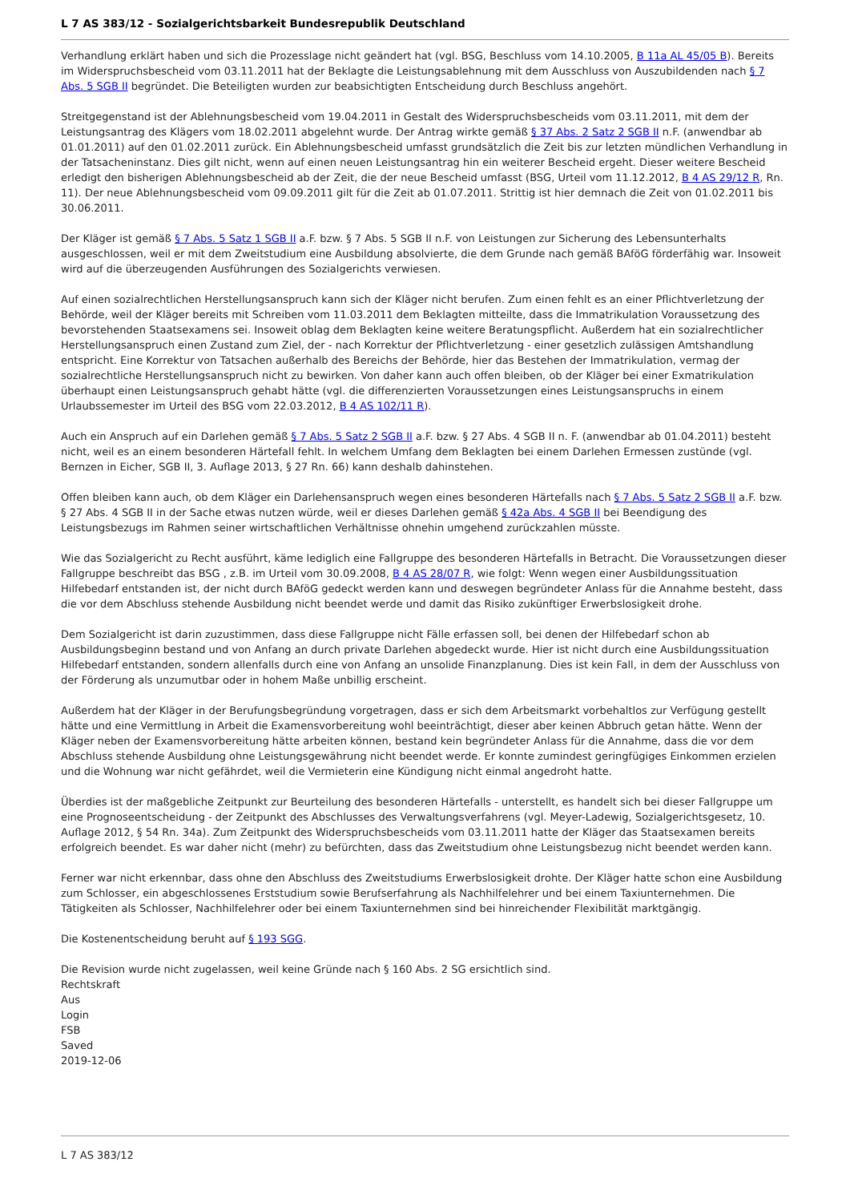L 7 AS 383/12 - Sozialgerichtsbarkeit Bundesrepublik Deutschland
Verhandlung erklärt haben und sich die Prozesslage nicht geändert hat (vgl. BSG, Beschluss vom 14.10.2005, B 11a AL 45/05 B). Bereits im Widerspruchsbescheid vom 03.11.2011 hat der Beklagte die Leistungsablehnung mit dem Ausschluss von Auszubildenden nach § 7 Abs. 5 SGB II begründet. Die Beteiligten wurden zur beabsichtigten Entscheidung durch Beschluss angehört.
Streitgegenstand ist der Ablehnungsbescheid vom 19.04.2011 in Gestalt des Widerspruchsbescheids vom 03.11.2011, mit dem der Leistungsantrag des Klägers vom 18.02.2011 abgelehnt wurde. Der Antrag wirkte gemäß § 37 Abs. 2 Satz 2 SGB II n.F. (anwendbar ab 01.01.2011) auf den 01.02.2011 zurück. Ein Ablehnungsbescheid umfasst grundsätzlich die Zeit bis zur letzten mündlichen Verhandlung in der Tatsacheninstanz. Dies gilt nicht, wenn auf einen neuen Leistungsantrag hin ein weiterer Bescheid ergeht. Dieser weitere Bescheid erledigt den bisherigen Ablehnungsbescheid ab der Zeit, die der neue Bescheid umfasst (BSG, Urteil vom 11.12.2012, B 4 AS 29/12 R, Rn. 11). Der neue Ablehnungsbescheid vom 09.09.2011 gilt für die Zeit ab 01.07.2011. Strittig ist hier demnach die Zeit von 01.02.2011 bis 30.06.2011.
Der Kläger ist gemäß § 7 Abs. 5 Satz 1 SGB II a.F. bzw. § 7 Abs. 5 SGB II n.F. von Leistungen zur Sicherung des Lebensunterhalts ausgeschlossen, weil er mit dem Zweitstudium eine Ausbildung absolvierte, die dem Grunde nach gemäß BAföG förderfähig war. Insoweit wird auf die überzeugenden Ausführungen des Sozialgerichts verwiesen.
Auf einen sozialrechtlichen Herstellungsanspruch kann sich der Kläger nicht berufen. Zum einen fehlt es an einer Pflichtverletzung der Behörde, weil der Kläger bereits mit Schreiben vom 11.03.2011 dem Beklagten mitteilte, dass die Immatrikulation Voraussetzung des bevorstehenden Staatsexamens sei. Insoweit oblag dem Beklagten keine weitere Beratungspflicht. Außerdem hat ein sozialrechtlicher Herstellungsanspruch einen Zustand zum Ziel, der - nach Korrektur der Pflichtverletzung - einer gesetzlich zulässigen Amtshandlung entspricht. Eine Korrektur von Tatsachen außerhalb des Bereichs der Behörde, hier das Bestehen der Immatrikulation, vermag der sozialrechtliche Herstellungsanspruch nicht zu bewirken. Von daher kann auch offen bleiben, ob der Kläger bei einer Exmatrikulation überhaupt einen Leistungsanspruch gehabt hätte (vgl. die differenzierten Voraussetzungen eines Leistungsanspruchs in einem Urlaubssemester im Urteil des BSG vom 22.03.2012, B 4 AS 102/11 R).
Auch ein Anspruch auf ein Darlehen gemäß § 7 Abs. 5 Satz 2 SGB II a.F. bzw. § 27 Abs. 4 SGB II n. F. (anwendbar ab 01.04.2011) besteht nicht, weil es an einem besonderen Härtefall fehlt. In welchem Umfang dem Beklagten bei einem Darlehen Ermessen zustünde (vgl. Bernzen in Eicher, SGB II, 3. Auflage 2013, § 27 Rn. 66) kann deshalb dahinstehen.
Offen bleiben kann auch, ob dem Kläger ein Darlehensanspruch wegen eines besonderen Härtefalls nach § 7 Abs. 5 Satz 2 SGB II a.F. bzw. § 27 Abs. 4 SGB II in der Sache etwas nutzen würde, weil er dieses Darlehen gemäß § 42a Abs. 4 SGB II bei Beendigung des Leistungsbezugs im Rahmen seiner wirtschaftlichen Verhältnisse ohnehin umgehend zurückzahlen müsste.
Wie das Sozialgericht zu Recht ausführt, käme lediglich eine Fallgruppe des besonderen Härtefalls in Betracht. Die Voraussetzungen dieser Fallgruppe beschreibt das BSG , z.B. im Urteil vom 30.09.2008, B 4 AS 28/07 R, wie folgt: Wenn wegen einer Ausbildungssituation Hilfebedarf entstanden ist, der nicht durch BAföG gedeckt werden kann und deswegen begründeter Anlass für die Annahme besteht, dass die vor dem Abschluss stehende Ausbildung nicht beendet werde und damit das Risiko zukünftiger Erwerbslosigkeit drohe.
Dem Sozialgericht ist darin zuzustimmen, dass diese Fallgruppe nicht Fälle erfassen soll, bei denen der Hilfebedarf schon ab Ausbildungsbeginn bestand und von Anfang an durch private Darlehen abgedeckt wurde. Hier ist nicht durch eine Ausbildungssituation Hilfebedarf entstanden, sondern allenfalls durch eine von Anfang an unsolide Finanzplanung. Dies ist kein Fall, in dem der Ausschluss von der Förderung als unzumutbar oder in hohem Maße unbillig erscheint.
Außerdem hat der Kläger in der Berufungsbegründung vorgetragen, dass er sich dem Arbeitsmarkt vorbehaltlos zur Verfügung gestellt hätte und eine Vermittlung in Arbeit die Examensvorbereitung wohl beeinträchtigt, dieser aber keinen Abbruch getan hätte. Wenn der Kläger neben der Examensvorbereitung hätte arbeiten können, bestand kein begründeter Anlass für die Annahme, dass die vor dem Abschluss stehende Ausbildung ohne Leistungsgewährung nicht beendet werde. Er konnte zumindest geringfügiges Einkommen erzielen und die Wohnung war nicht gefährdet, weil die Vermieterin eine Kündigung nicht einmal angedroht hatte.
Überdies ist der maßgebliche Zeitpunkt zur Beurteilung des besonderen Härtefalls - unterstellt, es handelt sich bei dieser Fallgruppe um eine Prognoseentscheidung - der Zeitpunkt des Abschlusses des Verwaltungsverfahrens (vgl. Meyer-Ladewig, Sozialgerichtsgesetz, 10. Auflage 2012, § 54 Rn. 34a). Zum Zeitpunkt des Widerspruchsbescheids vom 03.11.2011 hatte der Kläger das Staatsexamen bereits erfolgreich beendet. Es war daher nicht (mehr) zu befürchten, dass das Zweitstudium ohne Leistungsbezug nicht beendet werden kann.
Ferner war nicht erkennbar, dass ohne den Abschluss des Zweitstudiums Erwerbslosigkeit drohte. Der Kläger hatte schon eine Ausbildung zum Schlosser, ein abgeschlossenes Erststudium sowie Berufserfahrung als Nachhilfelehrer und bei einem Taxiunternehmen. Die Tätigkeiten als Schlosser, Nachhilfelehrer oder bei einem Taxiunternehmen sind bei hinreichender Flexibilität marktgängig.
Die Kostenentscheidung beruht auf § 193 SGG.
Die Revision wurde nicht zugelassen, weil keine Gründe nach § 160 Abs. 2 SG ersichtlich sind.
Rechtskraft
Aus
Login
FSB
Saved
2019-12-06
L 7 AS 383/12